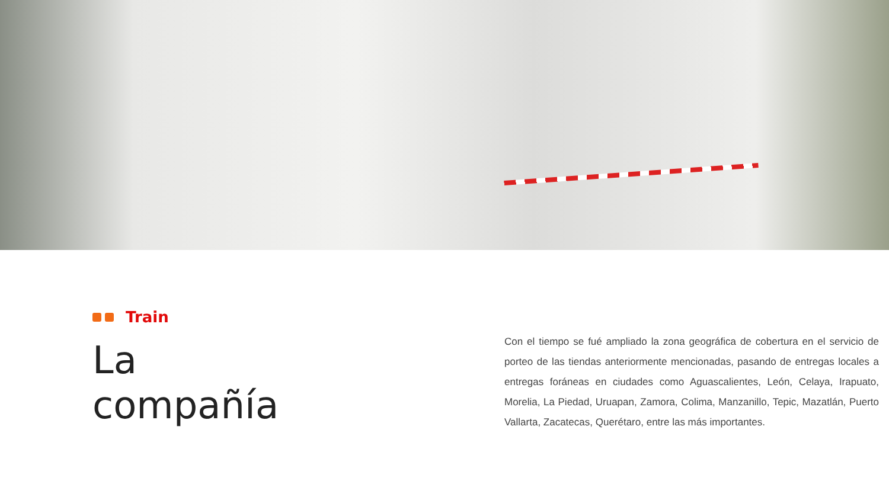Train
La
compañía
Con el tiempo se fué ampliado la zona geográfica de cobertura en el servicio de porteo de las tiendas anteriormente mencionadas, pasando de entregas locales a entregas foráneas en ciudades como Aguascalientes, León, Celaya, Irapuato, Morelia, La Piedad, Uruapan, Zamora, Colima, Manzanillo, Tepic, Mazatlán, Puerto Vallarta, Zacatecas, Querétaro, entre las más importantes.